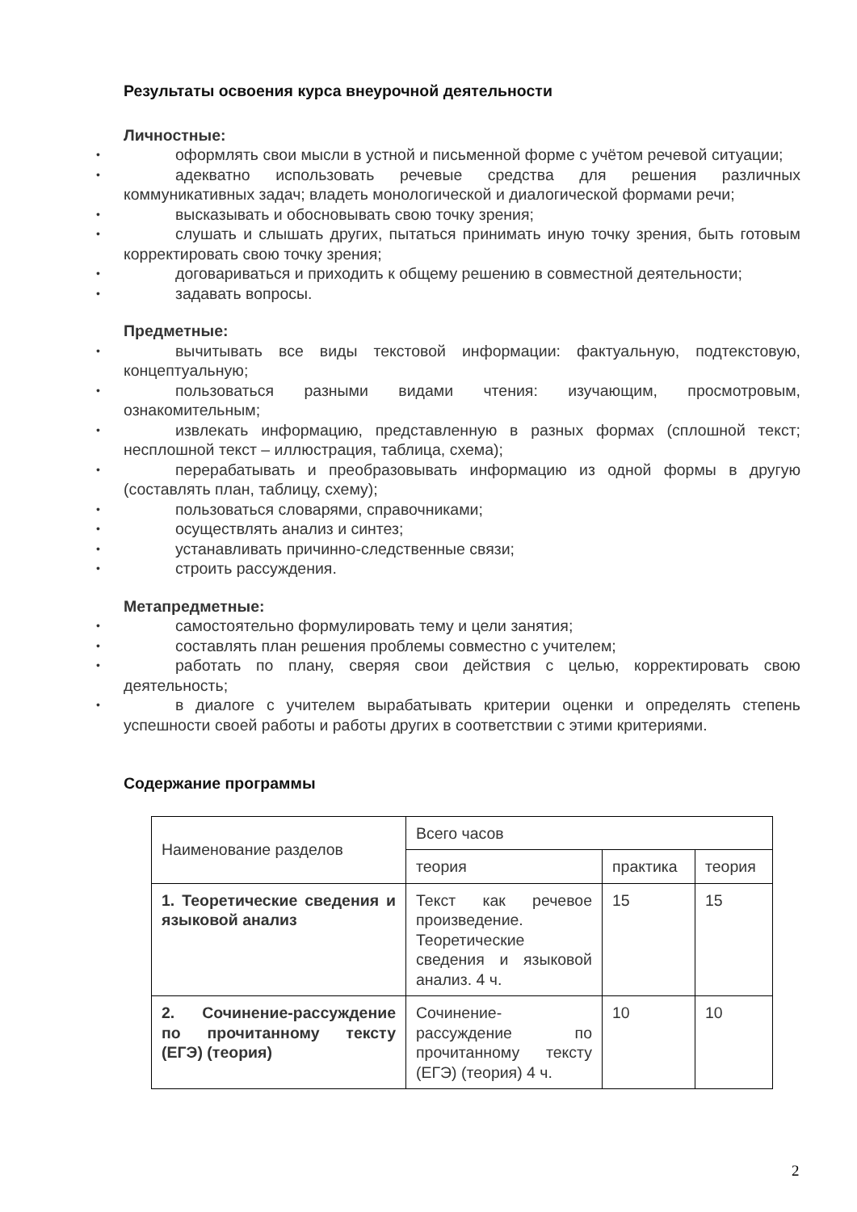Результаты освоения курса внеурочной деятельности
Личностные:
• оформлять свои мысли в устной и письменной форме с учётом речевой ситуации;
• адекватно использовать речевые средства для решения различных коммуникативных задач; владеть монологической и диалогической формами речи;
• высказывать и обосновывать свою точку зрения;
• слушать и слышать других, пытаться принимать иную точку зрения, быть готовым корректировать свою точку зрения;
• договариваться и приходить к общему решению в совместной деятельности;
• задавать вопросы.
Предметные:
• вычитывать все виды текстовой информации: фактуальную, подтекстовую, концептуальную;
• пользоваться разными видами чтения: изучающим, просмотровым, ознакомительным;
• извлекать информацию, представленную в разных формах (сплошной текст; несплошной текст – иллюстрация, таблица, схема);
• перерабатывать и преобразовывать информацию из одной формы в другую (составлять план, таблицу, схему);
• пользоваться словарями, справочниками;
• осуществлять анализ и синтез;
• устанавливать причинно-следственные связи;
• строить рассуждения.
Метапредметные:
• самостоятельно формулировать тему и цели занятия;
• составлять план решения проблемы совместно с учителем;
• работать по плану, сверяя свои действия с целью, корректировать свою деятельность;
• в диалоге с учителем вырабатывать критерии оценки и определять степень успешности своей работы и работы других в соответствии с этими критериями.
Содержание программы
| Наименование разделов | Всего часов | | |
| | теория | практика | теория |
| 1. Теоретические сведения и языковой анализ | Текст как речевое произведение. Теоретические сведения и языковой анализ. 4 ч. | 15 | 15 |
| 2. Сочинение-рассуждение по прочитанному тексту (ЕГЭ) (теория) | Сочинение-рассуждение по прочитанному тексту (ЕГЭ) (теория) 4 ч. | 10 | 10 |
2